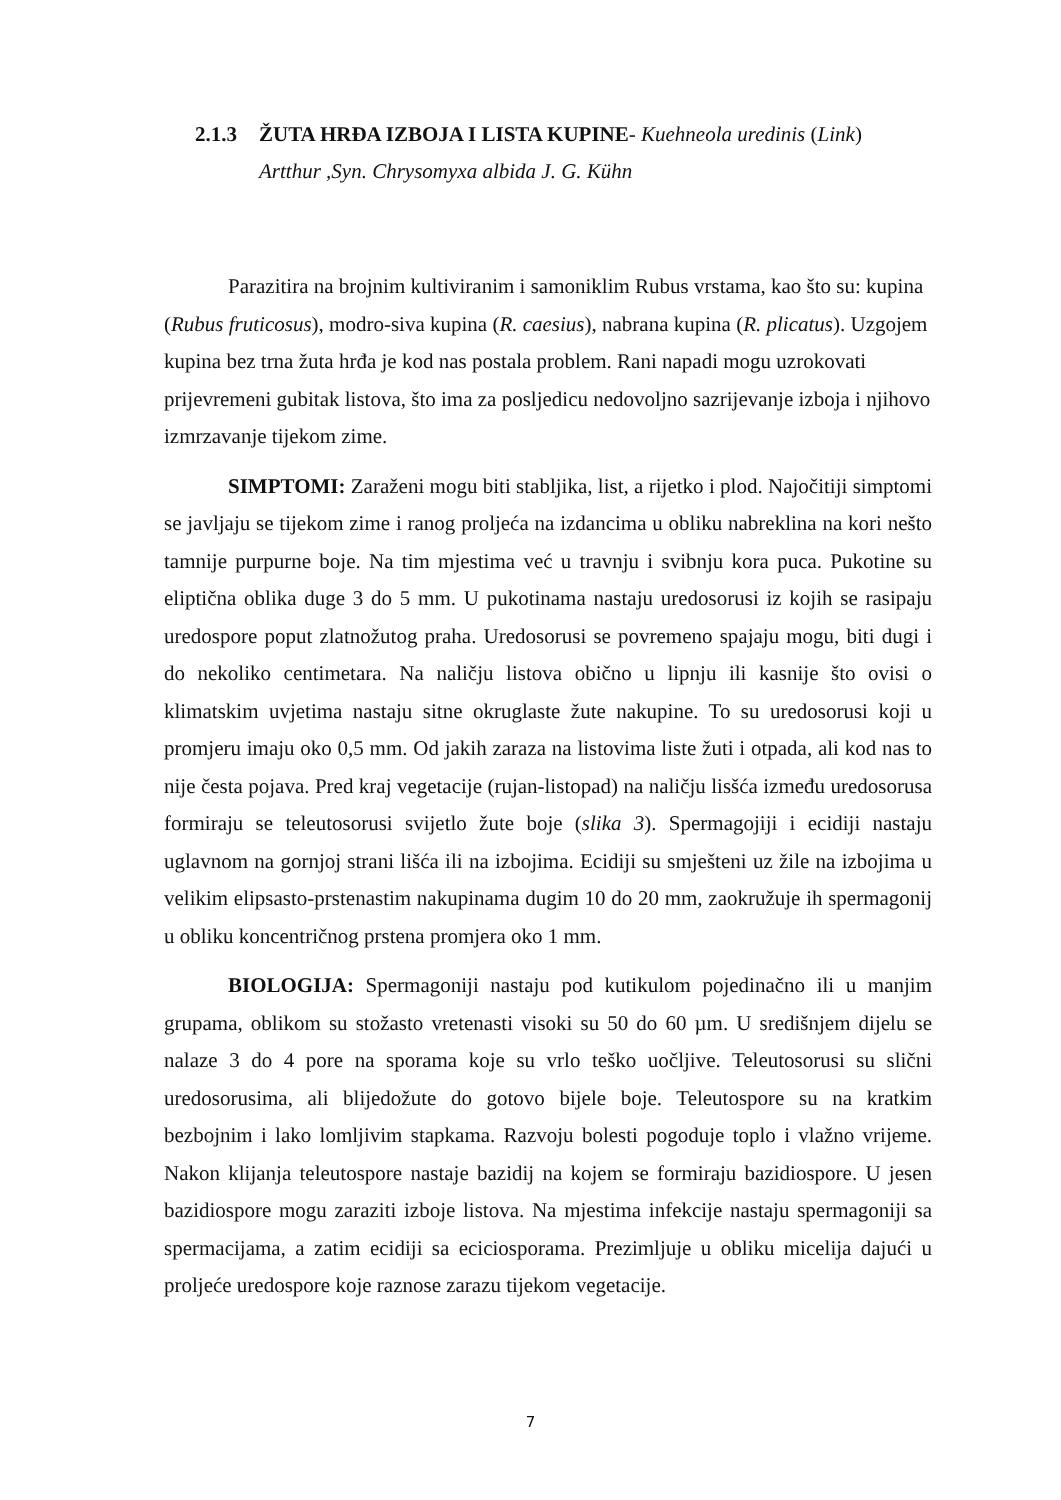2.1.3 ŽUTA HRĐA IZBOJA I LISTA KUPINE- Kuehneola uredinis (Link)
Artthur ,Syn. Chrysomyxa albida J. G. Kühn
Parazitira na brojnim kultiviranim i samoniklim Rubus vrstama, kao što su: kupina (Rubus fruticosus), modro-siva kupina (R. caesius), nabrana kupina (R. plicatus). Uzgojem kupina bez trna žuta hrđa je kod nas postala problem. Rani napadi mogu uzrokovati prijevremeni gubitak listova, što ima za posljedicu nedovoljno sazrijevanje izboja i njihovo izmrzavanje tijekom zime.
SIMPTOMI: Zaraženi mogu biti stabljika, list, a rijetko i plod. Najočitiji simptomi se javljaju se tijekom zime i ranog proljeća na izdancima u obliku nabreklina na kori nešto tamnije purpurne boje. Na tim mjestima već u travnju i svibnju kora puca. Pukotine su eliptična oblika duge 3 do 5 mm. U pukotinama nastaju uredosorusi iz kojih se rasipaju uredospore poput zlatnožutog praha. Uredosorusi se povremeno spajaju mogu, biti dugi i do nekoliko centimetara. Na naličju listova obično u lipnju ili kasnije što ovisi o klimatskim uvjetima nastaju sitne okruglaste žute nakupine. To su uredosorusi koji u promjeru imaju oko 0,5 mm. Od jakih zaraza na listovima liste žuti i otpada, ali kod nas to nije česta pojava. Pred kraj vegetacije (rujan-listopad) na naličju lisšća između uredosorusa formiraju se teleutosorusi svijetlo žute boje (slika 3). Spermagojiji i ecidiji nastaju uglavnom na gornjoj strani lišća ili na izbojima. Ecidiji su smješteni uz žile na izbojima u velikim elipsasto-prstenastim nakupinama dugim 10 do 20 mm, zaokružuje ih spermagonij u obliku koncentričnog prstena promjera oko 1 mm.
BIOLOGIJA: Spermagoniji nastaju pod kutikulom pojedinačno ili u manjim grupama, oblikom su stožasto vretenasti visoki su 50 do 60 µm. U središnjem dijelu se nalaze 3 do 4 pore na sporama koje su vrlo teško uočljive. Teleutosorusi su slični uredosorusima, ali blijedožute do gotovo bijele boje. Teleutospore su na kratkim bezbojnim i lako lomljivim stapkama. Razvoju bolesti pogoduje toplo i vlažno vrijeme. Nakon klijanja teleutospore nastaje bazidij na kojem se formiraju bazidiospore. U jesen bazidiospore mogu zaraziti izboje listova. Na mjestima infekcije nastaju spermagoniji sa spermacijama, a zatim ecidiji sa eciciosporama. Prezimljuje u obliku micelija dajući u proljeće uredospore koje raznose zarazu tijekom vegetacije.
7